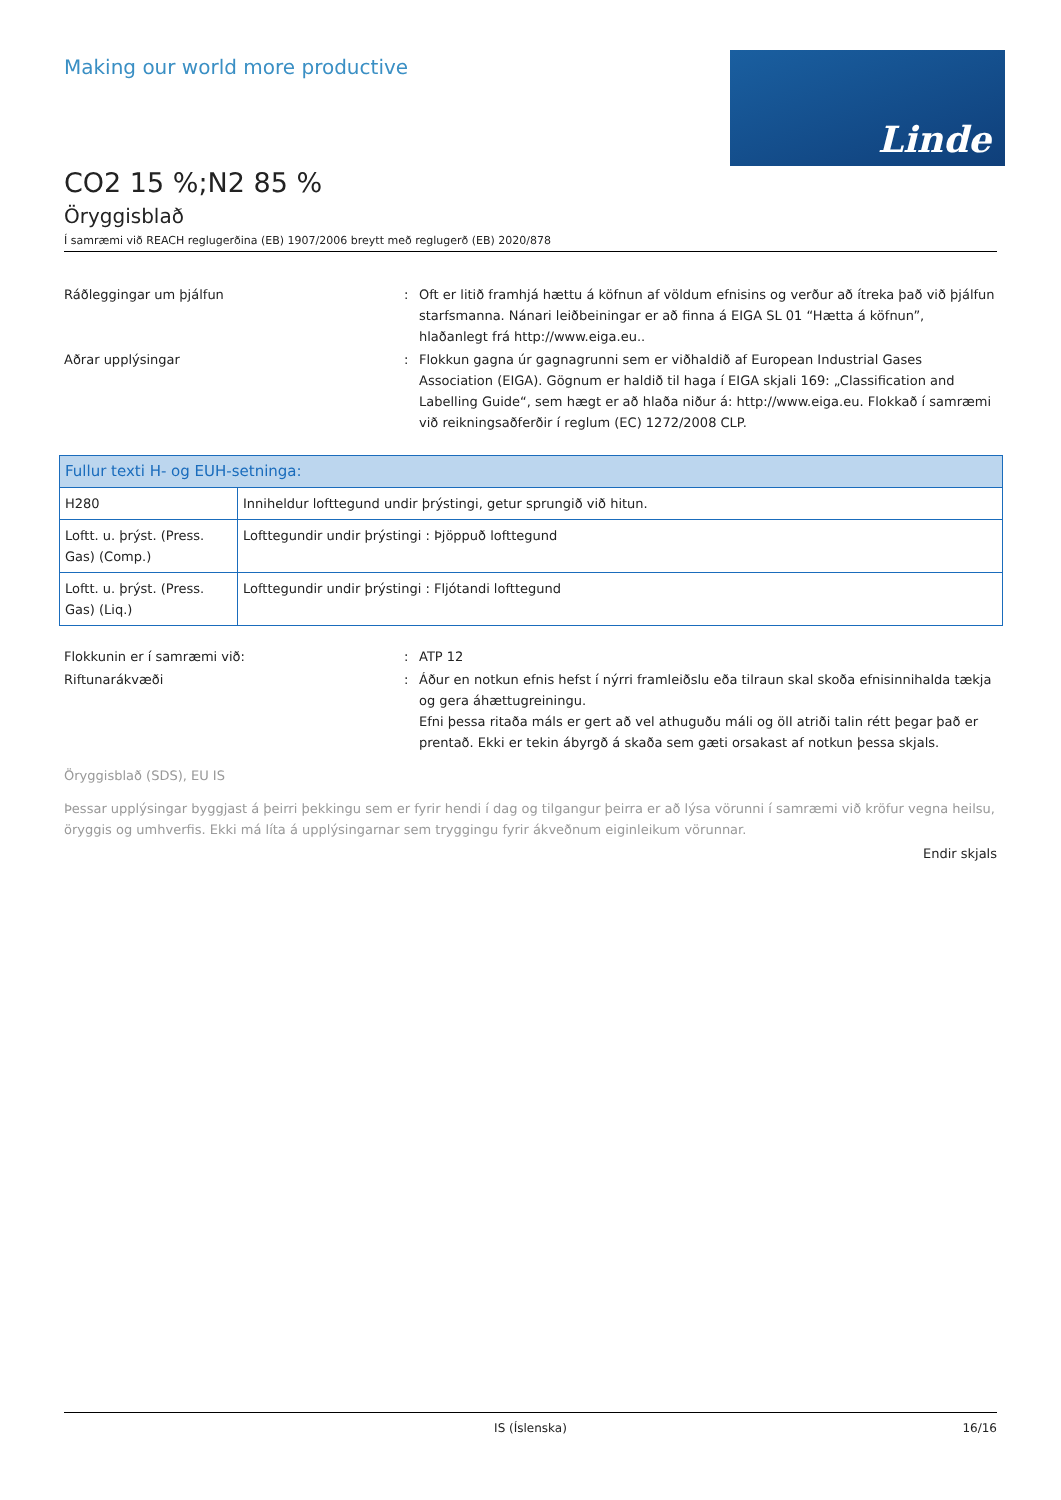Linde
Making our world more productive
CO2 15 %;N2 85 %
Öryggisblað
Í samræmi við REACH reglugerðina (EB) 1907/2006 breytt með reglugerð (EB) 2020/878
Ráðleggingar um þjálfun : Oft er litið framhjá hættu á köfnun af völdum efnisins og verður að ítreka það við þjálfun starfsmanna. Nánari leiðbeiningar er að finna á EIGA SL 01 “Hætta á köfnun”, hlaðanlegt frá http://www.eiga.eu..
Aðrar upplýsingar : Flokkun gagna úr gagnagrunni sem er viðhaldið af European Industrial Gases Association (EIGA). Gögnum er haldið til haga í EIGA skjali 169: „Classification and Labelling Guide“, sem hægt er að hlaða niður á: http://www.eiga.eu. Flokkað í samræmi við reikningsaðferðir í reglum (EC) 1272/2008 CLP.
| Fullur texti H- og EUH-setninga: | |
| --- | --- |
| H280 | Inniheldur lofttegund undir þrýstingi, getur sprungið við hitun. |
| Loftt. u. þrýst. (Press. Gas) (Comp.) | Lofttegundir undir þrýstingi : Þjöppuð lofttegund |
| Loftt. u. þrýst. (Press. Gas) (Liq.) | Lofttegundir undir þrýstingi : Fljótandi lofttegund |
Flokkunin er í samræmi við: : ATP 12
Riftunarákvæði : Áður en notkun efnis hefst í nýrri framleiðslu eða tilraun skal skoða efnisinnihalda tækja og gera áhættugreiningu.
Efni þessa ritaða máls er gert að vel athuguðu máli og öll atriði talin rétt þegar það er prentað. Ekki er tekin ábyrgð á skaða sem gæti orsakast af notkun þessa skjals.
Öryggisblað (SDS), EU IS
Þessar upplýsingar byggjast á þeirri þekkingu sem er fyrir hendi í dag og tilgangur þeirra er að lýsa vörunni í samræmi við kröfur vegna heilsu, öryggis og umhverfis. Ekki má líta á upplýsingarnar sem tryggingu fyrir ákveðnum eiginleikum vörunnar.
Endir skjals
IS (Íslenska) 16/16